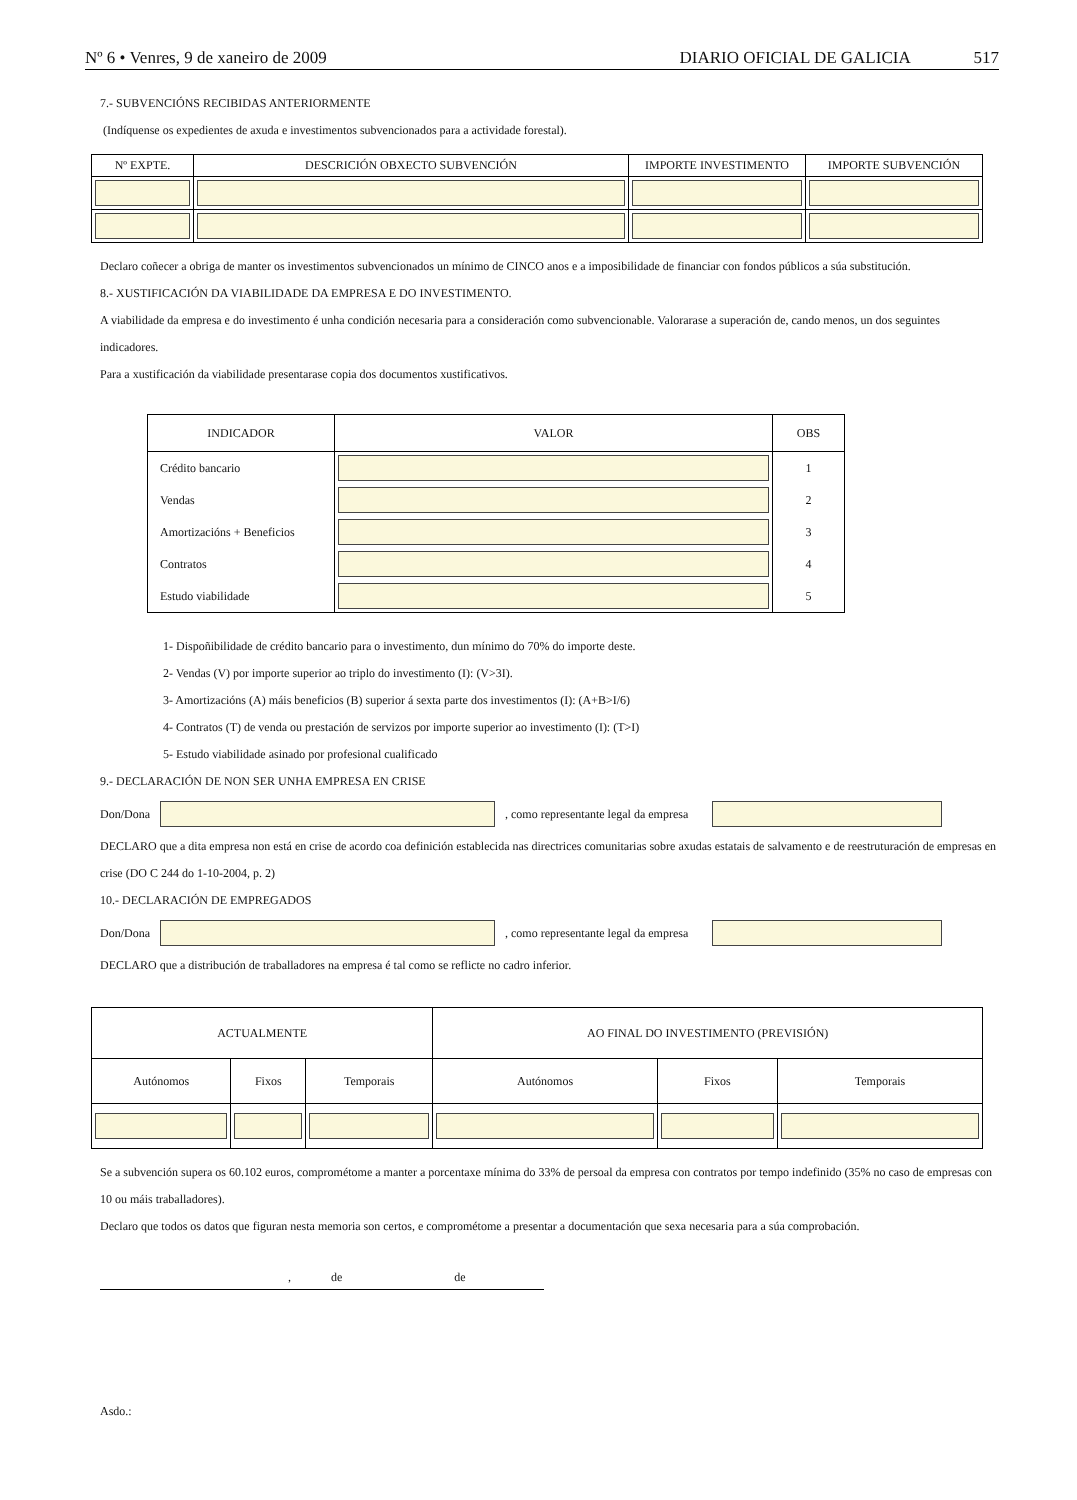Nº 6 • Venres, 9 de xaneiro de 2009 DIARIO OFICIAL DE GALICIA 517
7.- SUBVENCIÓNS RECIBIDAS ANTERIORMENTE
(Indíquense os expedientes de axuda e investimentos subvencionados para a actividade forestal).
| Nº EXPTE. | DESCRICIÓN OBXECTO SUBVENCIÓN | IMPORTE INVESTIMENTO | IMPORTE SUBVENCIÓN |
| --- | --- | --- | --- |
Declaro coñecer a obriga de manter os investimentos subvencionados un mínimo de CINCO anos e a imposibilidade de financiar con fondos públicos a súa substitución.
8.- XUSTIFICACIÓN DA VIABILIDADE DA EMPRESA E DO INVESTIMENTO.
A viabilidade da empresa e do investimento é unha condición necesaria para a consideración como subvencionable. Valorarase a superación de, cando menos, un dos seguintes indicadores.
Para a xustificación da viabilidade presentarase copia dos documentos xustificativos.
| INDICADOR | VALOR | OBS |
| --- | --- | --- |
| Crédito bancario | | 1 |
| Vendas | | 2 |
| Amortizacións + Beneficios | | 3 |
| Contratos | | 4 |
| Estudo viabilidade | | 5 |
1- Dispoñibilidade de crédito bancario para o investimento, dun mínimo do 70% do importe deste.
2- Vendas (V) por importe superior ao triplo do investimento (I): (V>3I).
3- Amortizacións (A) máis beneficios (B) superior á sexta parte dos investimentos (I): (A+B>I/6)
4- Contratos (T) de venda ou prestación de servizos por importe superior ao investimento (I): (T>I)
5- Estudo viabilidade asinado por profesional cualificado
9.- DECLARACIÓN DE NON SER UNHA EMPRESA EN CRISE
Don/Dona
, como representante legal da empresa
DECLARO que a dita empresa non está en crise de acordo coa definición establecida nas directrices comunitarias sobre axudas estatais de salvamento e de reestruturación de empresas en crise (DO C 244 do 1-10-2004, p. 2)
10.- DECLARACIÓN DE EMPREGADOS
Don/Dona
, como representante legal da empresa
DECLARO que a distribución de traballadores na empresa é tal como se reflicte no cadro inferior.
| ACTUALMENTE | | | AO FINAL DO INVESTIMENTO (PREVISIÓN) | | |
| --- | --- | --- | --- | --- | --- |
| Autónomos | Fixos | Temporais | Autónomos | Fixos | Temporais |
Se a subvención supera os 60.102 euros, comprométome a manter a porcentaxe mínima do 33% de persoal da empresa con contratos por tempo indefinido (35% no caso de empresas con 10 ou máis traballadores).
Declaro que todos os datos que figuran nesta memoria son certos, e comprométome a presentar a documentación que sexa necesaria para a súa comprobación.
, de de
Asdo.: